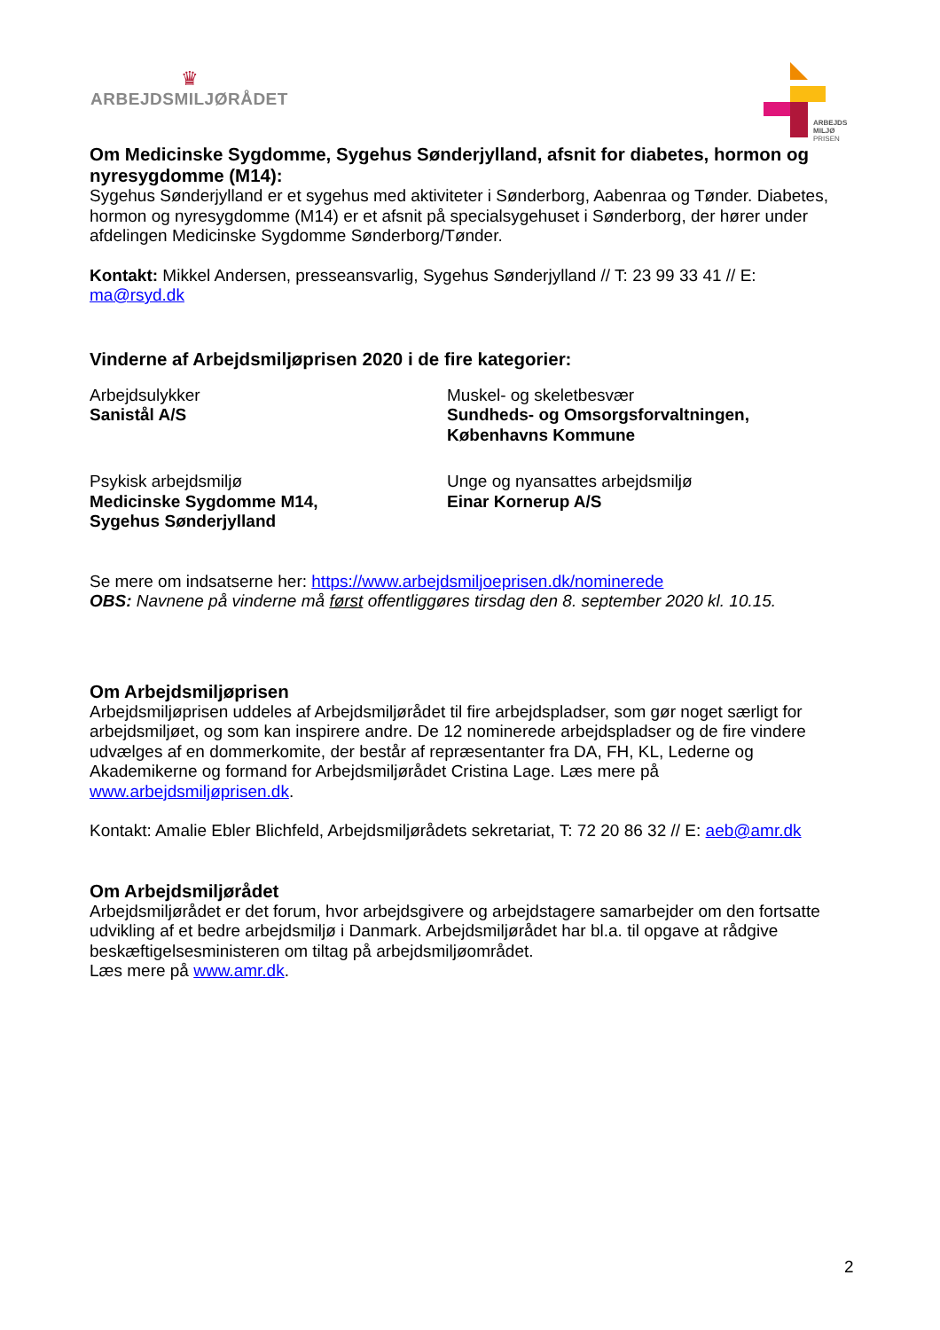♛
ARBEJDSMILJØRÅDET
ARBEJDS
MILJØ
PRISEN
Om Medicinske Sygdomme, Sygehus Sønderjylland, afsnit for diabetes, hormon og nyresygdomme (M14):
Sygehus Sønderjylland er et sygehus med aktiviteter i Sønderborg, Aabenraa og Tønder. Diabetes, hormon og nyresygdomme (M14) er et afsnit på specialsygehuset i Sønderborg, der hører under afdelingen Medicinske Sygdomme Sønderborg/Tønder.
Kontakt: Mikkel Andersen, presseansvarlig, Sygehus Sønderjylland // T: 23 99 33 41 // E: ma@rsyd.dk
Vinderne af Arbejdsmiljøprisen 2020 i de fire kategorier:
Arbejdsulykker
Sanistål A/S
Muskel- og skeletbesvær
Sundheds- og Omsorgsforvaltningen,
Københavns Kommune
Psykisk arbejdsmiljø
Medicinske Sygdomme M14,
Sygehus Sønderjylland
Unge og nyansattes arbejdsmiljø
Einar Kornerup A/S
Se mere om indsatserne her: https://www.arbejdsmiljoeprisen.dk/nominerede
OBS: Navnene på vinderne må først offentliggøres tirsdag den 8. september 2020 kl. 10.15.
Om Arbejdsmiljøprisen
Arbejdsmiljøprisen uddeles af Arbejdsmiljørådet til fire arbejdspladser, som gør noget særligt for arbejdsmiljøet, og som kan inspirere andre. De 12 nominerede arbejdspladser og de fire vindere udvælges af en dommerkomite, der består af repræsentanter fra DA, FH, KL, Lederne og Akademikerne og formand for Arbejdsmiljørådet Cristina Lage. Læs mere på www.arbejdsmiljøprisen.dk.
Kontakt: Amalie Ebler Blichfeld, Arbejdsmiljørådets sekretariat, T: 72 20 86 32 // E: aeb@amr.dk
Om Arbejdsmiljørådet
Arbejdsmiljørådet er det forum, hvor arbejdsgivere og arbejdstagere samarbejder om den fortsatte udvikling af et bedre arbejdsmiljø i Danmark. Arbejdsmiljørådet har bl.a. til opgave at rådgive beskæftigelsesministeren om tiltag på arbejdsmiljøområdet.
Læs mere på www.amr.dk.
2